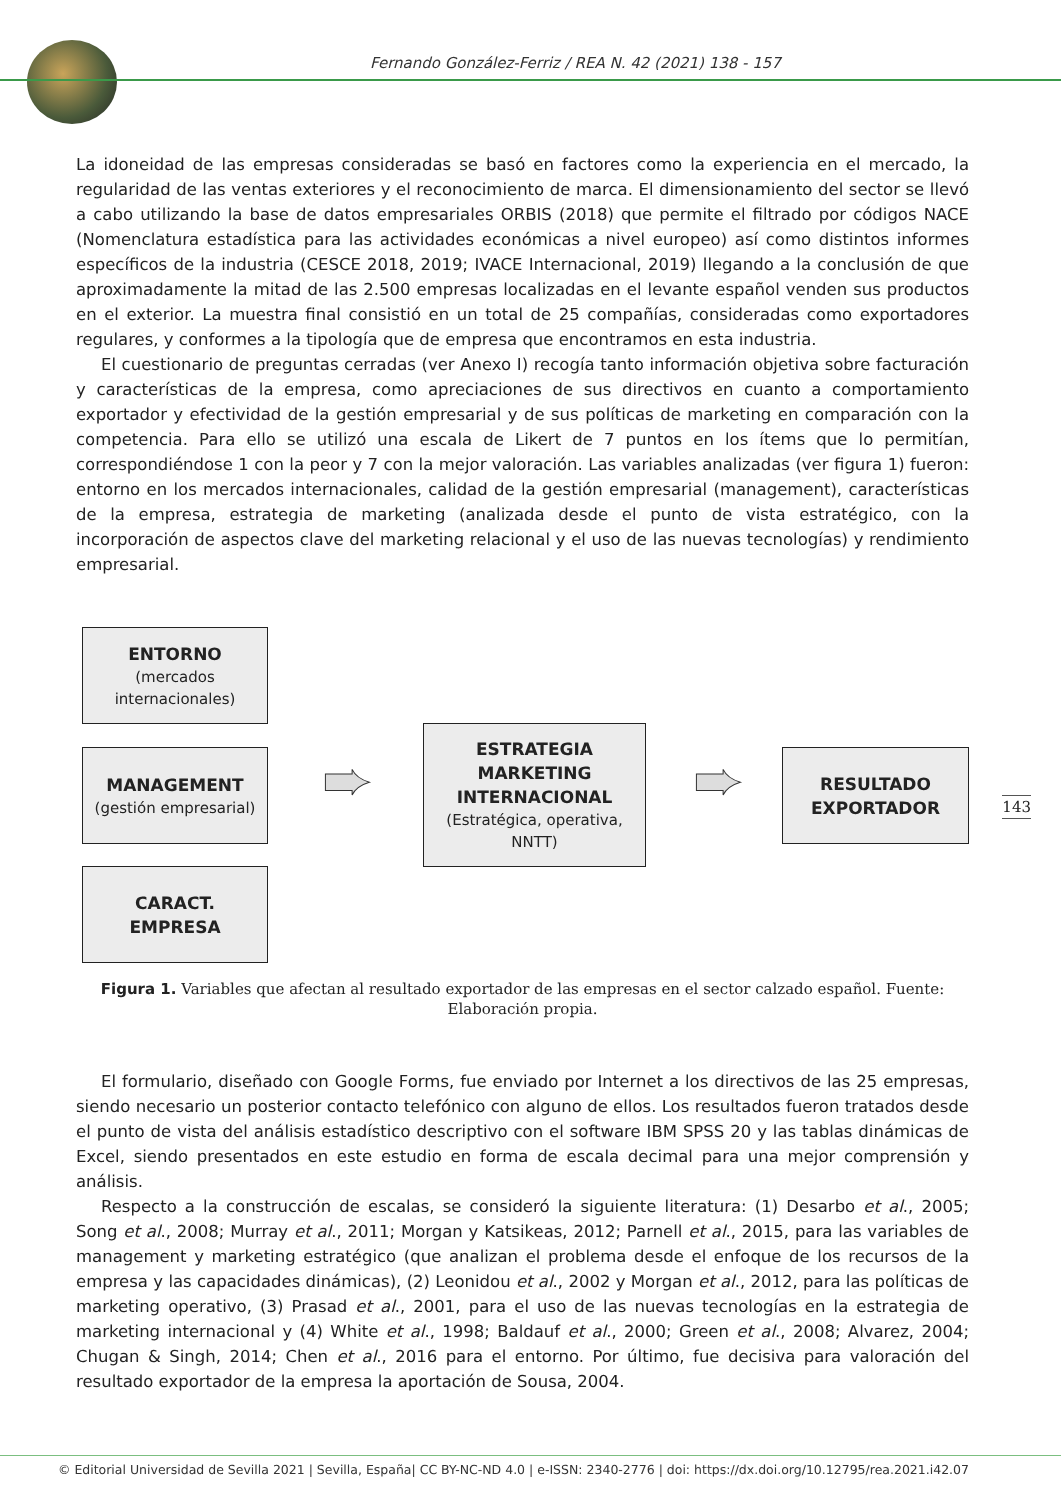Fernando González-Ferriz / REA N. 42 (2021) 138 - 157
La idoneidad de las empresas consideradas se basó en factores como la experiencia en el mercado, la regularidad de las ventas exteriores y el reconocimiento de marca. El dimensionamiento del sector se llevó a cabo utilizando la base de datos empresariales ORBIS (2018) que permite el filtrado por códigos NACE (Nomenclatura estadística para las actividades económicas a nivel europeo) así como distintos informes específicos de la industria (CESCE 2018, 2019; IVACE Internacional, 2019) llegando a la conclusión de que aproximadamente la mitad de las 2.500 empresas localizadas en el levante español venden sus productos en el exterior. La muestra final consistió en un total de 25 compañías, consideradas como exportadores regulares, y conformes a la tipología que de empresa que encontramos en esta industria.
El cuestionario de preguntas cerradas (ver Anexo I) recogía tanto información objetiva sobre facturación y características de la empresa, como apreciaciones de sus directivos en cuanto a comportamiento exportador y efectividad de la gestión empresarial y de sus políticas de marketing en comparación con la competencia. Para ello se utilizó una escala de Likert de 7 puntos en los ítems que lo permitían, correspondiéndose 1 con la peor y 7 con la mejor valoración. Las variables analizadas (ver figura 1) fueron: entorno en los mercados internacionales, calidad de la gestión empresarial (management), características de la empresa, estrategia de marketing (analizada desde el punto de vista estratégico, con la incorporación de aspectos clave del marketing relacional y el uso de las nuevas tecnologías) y rendimiento empresarial.
ENTORNO
(mercados internacionales)
MANAGEMENT
(gestión empresarial)
CARACT.
EMPRESA
➨
ESTRATEGIA
MARKETING
INTERNACIONAL
(Estratégica, operativa, NNTT)
➨
RESULTADO
EXPORTADOR
143
Figura 1. Variables que afectan al resultado exportador de las empresas en el sector calzado español. Fuente: Elaboración propia.
El formulario, diseñado con Google Forms, fue enviado por Internet a los directivos de las 25 empresas, siendo necesario un posterior contacto telefónico con alguno de ellos. Los resultados fueron tratados desde el punto de vista del análisis estadístico descriptivo con el software IBM SPSS 20 y las tablas dinámicas de Excel, siendo presentados en este estudio en forma de escala decimal para una mejor comprensión y análisis.
Respecto a la construcción de escalas, se consideró la siguiente literatura: (1) Desarbo et al., 2005; Song et al., 2008; Murray et al., 2011; Morgan y Katsikeas, 2012; Parnell et al., 2015, para las variables de management y marketing estratégico (que analizan el problema desde el enfoque de los recursos de la empresa y las capacidades dinámicas), (2) Leonidou et al., 2002 y Morgan et al., 2012, para las políticas de marketing operativo, (3) Prasad et al., 2001, para el uso de las nuevas tecnologías en la estrategia de marketing internacional y (4) White et al., 1998; Baldauf et al., 2000; Green et al., 2008; Alvarez, 2004; Chugan & Singh, 2014; Chen et al., 2016 para el entorno. Por último, fue decisiva para valoración del resultado exportador de la empresa la aportación de Sousa, 2004.
© Editorial Universidad de Sevilla 2021 | Sevilla, España| CC BY-NC-ND 4.0 | e-ISSN: 2340-2776 | doi: https://dx.doi.org/10.12795/rea.2021.i42.07